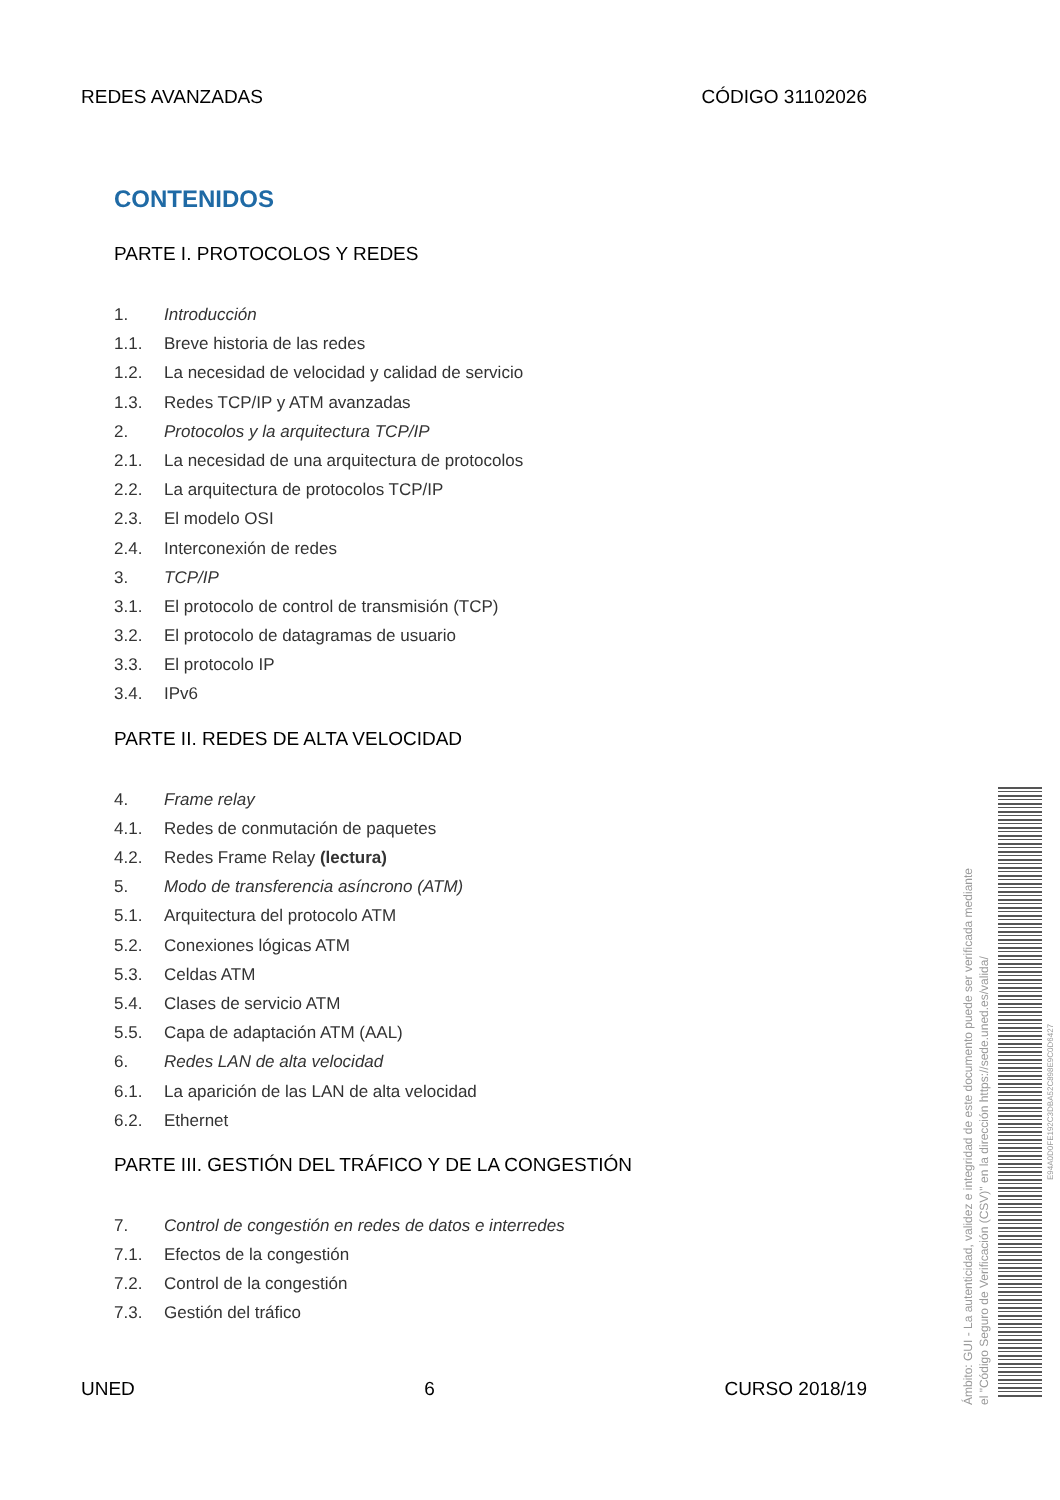REDES AVANZADAS CÓDIGO 31102026
CONTENIDOS
PARTE I. PROTOCOLOS Y REDES
1. Introducción
1.1. Breve historia de las redes
1.2. La necesidad de velocidad y calidad de servicio
1.3. Redes TCP/IP y ATM avanzadas
2. Protocolos y la arquitectura TCP/IP
2.1. La necesidad de una arquitectura de protocolos
2.2. La arquitectura de protocolos TCP/IP
2.3. El modelo OSI
2.4. Interconexión de redes
3. TCP/IP
3.1. El protocolo de control de transmisión (TCP)
3.2. El protocolo de datagramas de usuario
3.3. El protocolo IP
3.4. IPv6
PARTE II. REDES DE ALTA VELOCIDAD
4. Frame relay
4.1. Redes de conmutación de paquetes
4.2. Redes Frame Relay (lectura)
5. Modo de transferencia asíncrono (ATM)
5.1. Arquitectura del protocolo ATM
5.2. Conexiones lógicas ATM
5.3. Celdas ATM
5.4. Clases de servicio ATM
5.5. Capa de adaptación ATM (AAL)
6. Redes LAN de alta velocidad
6.1. La aparición de las LAN de alta velocidad
6.2. Ethernet
PARTE III. GESTIÓN DEL TRÁFICO Y DE LA CONGESTIÓN
7. Control de congestión en redes de datos e interredes
7.1. Efectos de la congestión
7.2. Control de la congestión
7.3. Gestión del tráfico
UNED 6 CURSO 2018/19
Ámbito: GUI - La autenticidad, validez e integridad de este documento puede ser verificada mediante
el "Código Seguro de Verificación (CSV)" en la dirección https://sede.uned.es/valida/
E94A0D0FE192C3DBA52C898E9C0D6427